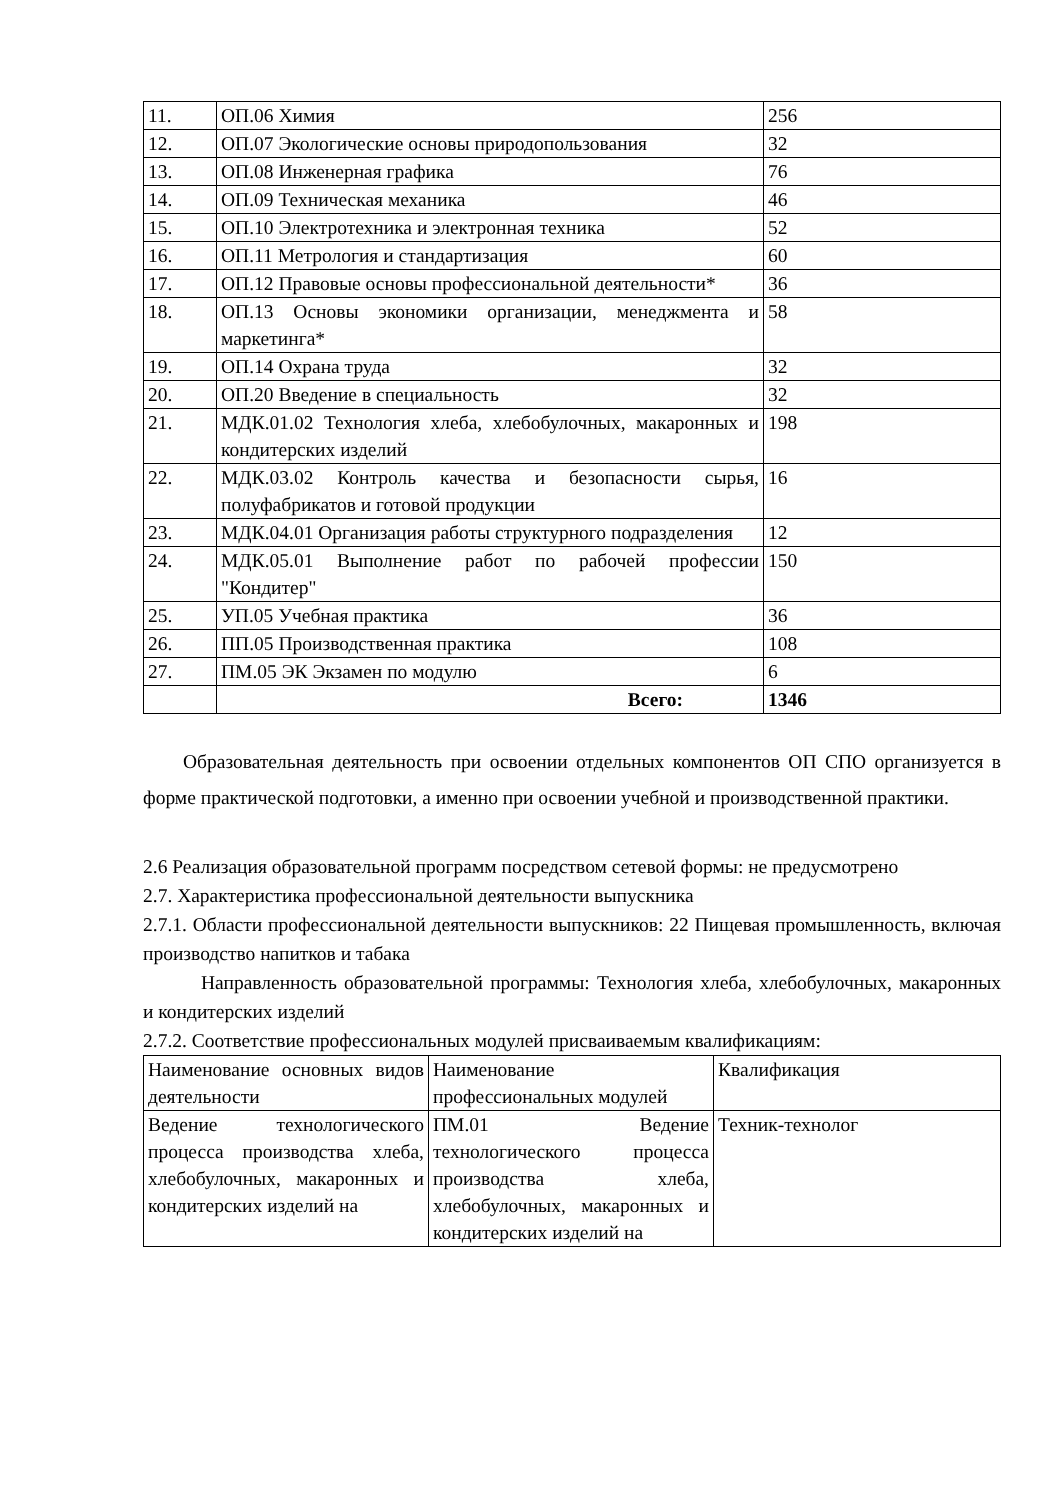| 11. | ОП.06 Химия | 256 |
| 12. | ОП.07 Экологические основы природопользования | 32 |
| 13. | ОП.08 Инженерная графика | 76 |
| 14. | ОП.09 Техническая механика | 46 |
| 15. | ОП.10 Электротехника и электронная техника | 52 |
| 16. | ОП.11 Метрология и стандартизация | 60 |
| 17. | ОП.12 Правовые основы профессиональной деятельности* | 36 |
| 18. | ОП.13 Основы экономики организации, менеджмента и маркетинга* | 58 |
| 19. | ОП.14 Охрана труда | 32 |
| 20. | ОП.20 Введение в специальность | 32 |
| 21. | МДК.01.02 Технология хлеба, хлебобулочных, макаронных и кондитерских изделий | 198 |
| 22. | МДК.03.02 Контроль качества и безопасности сырья, полуфабрикатов и готовой продукции | 16 |
| 23. | МДК.04.01 Организация работы структурного подразделения | 12 |
| 24. | МДК.05.01 Выполнение работ по рабочей профессии "Кондитер" | 150 |
| 25. | УП.05 Учебная практика | 36 |
| 26. | ПП.05 Производственная практика | 108 |
| 27. | ПМ.05 ЭК Экзамен по модулю | 6 |
| | Всего: | 1346 |
Образовательная деятельность при освоении отдельных компонентов ОП СПО организуется в форме практической подготовки, а именно при освоении учебной и производственной практики.
2.6 Реализация образовательной программ посредством сетевой формы: не предусмотрено
2.7. Характеристика профессиональной деятельности выпускника
2.7.1. Области профессиональной деятельности выпускников: 22 Пищевая промышленность, включая производство напитков и табака
Направленность образовательной программы: Технология хлеба, хлебобулочных, макаронных и кондитерских изделий
2.7.2. Соответствие профессиональных модулей присваиваемым квалификациям:
| Наименование основных видов деятельности | Наименование профессиональных модулей | Квалификация |
| Ведение технологического процесса производства хлеба, хлебобулочных, макаронных и кондитерских изделий на | ПМ.01 Ведение технологического процесса производства хлеба, хлебобулочных, макаронных и кондитерских изделий на | Техник-технолог |